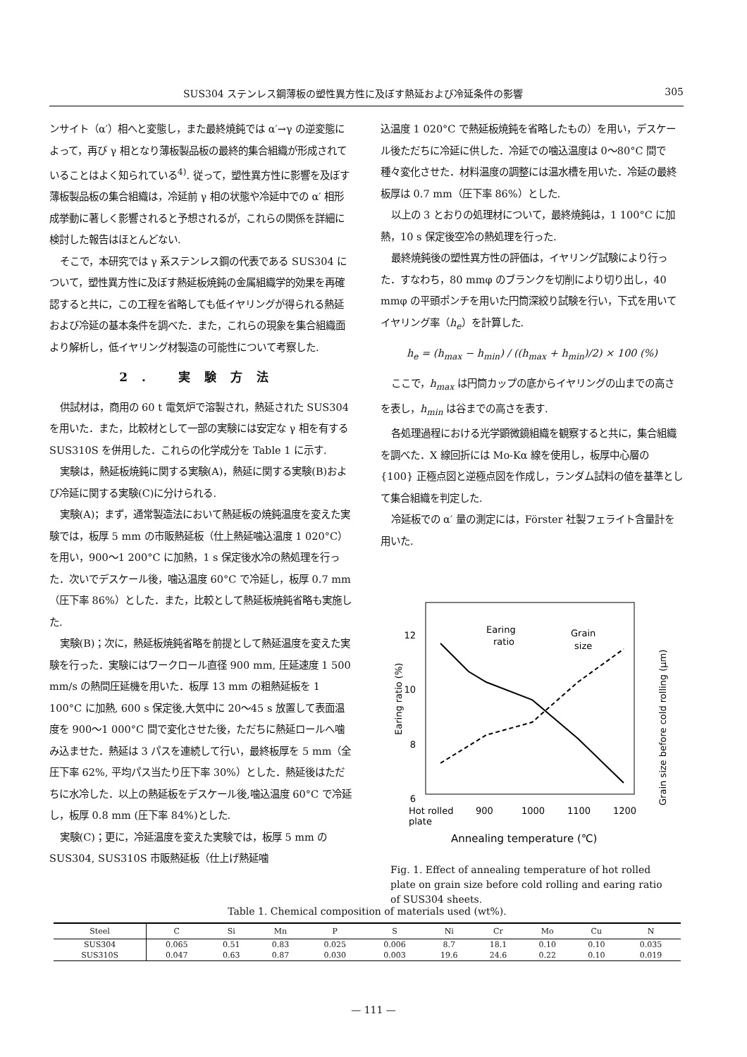SUS304 ステンレス鋼薄板の塑性異方性に及ぼす熱延および冷延条件の影響 305
ンサイト（α′）相へと変態し，また最終焼鈍では α′→γ の逆変態によって，再び γ 相となり薄板製品板の最終的集合組織が形成されていることはよく知られている<sup>4)</sup>. 従って，塑性異方性に影響を及ぼす薄板製品板の集合組織は，冷延前 γ 相の状態や冷延中での α′ 相形成挙動に著しく影響されると予想されるが，これらの関係を詳細に検討した報告はほとんどない.
そこで，本研究では γ 系ステンレス鋼の代表である SUS304 について，塑性異方性に及ぼす熱延板焼鈍の金属組織学的効果を再確認すると共に，この工程を省略しても低イヤリングが得られる熱延および冷延の基本条件を調べた．また，これらの現象を集合組織面より解析し，低イヤリング材製造の可能性について考察した.
2. 実験方法
供試材は，商用の 60 t 電気炉で溶製され，熱延された SUS304 を用いた．また，比較材として一部の実験には安定な γ 相を有する SUS310S を併用した．これらの化学成分を Table 1 に示す.
実験は，熱延板焼鈍に関する実験(A)，熱延に関する実験(B)および冷延に関する実験(C)に分けられる.
実験(A)；まず，通常製造法において熱延板の焼鈍温度を変えた実験では，板厚 5 mm の市販熱延板（仕上熱延噛込温度 1 020°C）を用い，900～1 200°C に加熱，1 s 保定後水冷の熱処理を行った．次いでデスケール後，噛込温度 60°C で冷延し，板厚 0.7 mm（圧下率 86%）とした．また，比較として熱延板焼鈍省略も実施した.
実験(B)；次に，熱延板焼鈍省略を前提として熱延温度を変えた実験を行った．実験にはワークロール直径 900 mm, 圧延速度 1 500 mm/s の熱間圧延機を用いた．板厚 13 mm の粗熱延板を 1 100°C に加熱, 600 s 保定後,大気中に 20～45 s 放置して表面温度を 900～1 000°C 間で変化させた後，ただちに熱延ロールへ噛み込ませた．熱延は 3 パスを連続して行い，最終板厚を 5 mm（全圧下率 62%, 平均パス当たり圧下率 30%）とした．熱延後はただちに水冷した．以上の熱延板をデスケール後,噛込温度 60°C で冷延し，板厚 0.8 mm (圧下率 84%)とした.
実験(C)；更に，冷延温度を変えた実験では，板厚 5 mm の SUS304, SUS310S 市販熱延板（仕上げ熱延噛
込温度 1 020°C で熱延板焼鈍を省略したもの）を用い，デスケール後ただちに冷延に供した．冷延での噛込温度は 0～80°C 間で種々変化させた．材料温度の調整には温水槽を用いた．冷延の最終板厚は 0.7 mm（圧下率 86%）とした.
以上の 3 とおりの処理材について，最終焼鈍は，1 100°C に加熱，10 s 保定後空冷の熱処理を行った.
最終焼鈍後の塑性異方性の評価は，イヤリング試験により行った．すなわち，80 mmφ のブランクを切削により切り出し，40 mmφ の平頭ポンチを用いた円筒深絞り試験を行い，下式を用いてイヤリング率（h<sub>e</sub>）を計算した.
h<sub>e</sub> = (h<sub>max</sub> − h<sub>min</sub>) / ((h<sub>max</sub> + h<sub>min</sub>)/2) × 100 (%)
ここで，h<sub>max</sub> は円筒カップの底からイヤリングの山までの高さを表し，h<sub>min</sub> は谷までの高さを表す.
各処理過程における光学顕微鏡組織を観察すると共に，集合組織を調べた．X 線回折には Mo-Kα 線を使用し，板厚中心層の {100} 正極点図と逆極点図を作成し，ランダム試料の値を基準として集合組織を判定した.
冷延板での α′ 量の測定には，Förster 社製フェライト含量計を用いた.
12
10
8
6
Earing ratio (%)
Grain size before cold rolling (μm)
Earing
ratio
Grain
size
Hot rolled
plate
900
1000
1100
1200
Annealing temperature (℃)
Fig. 1. Effect of annealing temperature of hot rolled plate on grain size before cold rolling and earing ratio of SUS304 sheets.
Table 1. Chemical composition of materials used (wt%).
| Steel | C | Si | Mn | P | S | Ni | Cr | Mo | Cu | N |
| --- | --- | --- | --- | --- | --- | --- | --- | --- | --- | --- |
| SUS304 | 0.065 | 0.51 | 0.83 | 0.025 | 0.006 | 8.7 | 18.1 | 0.10 | 0.10 | 0.035 |
| SUS310S | 0.047 | 0.63 | 0.87 | 0.030 | 0.003 | 19.6 | 24.6 | 0.22 | 0.10 | 0.019 |
— 111 —